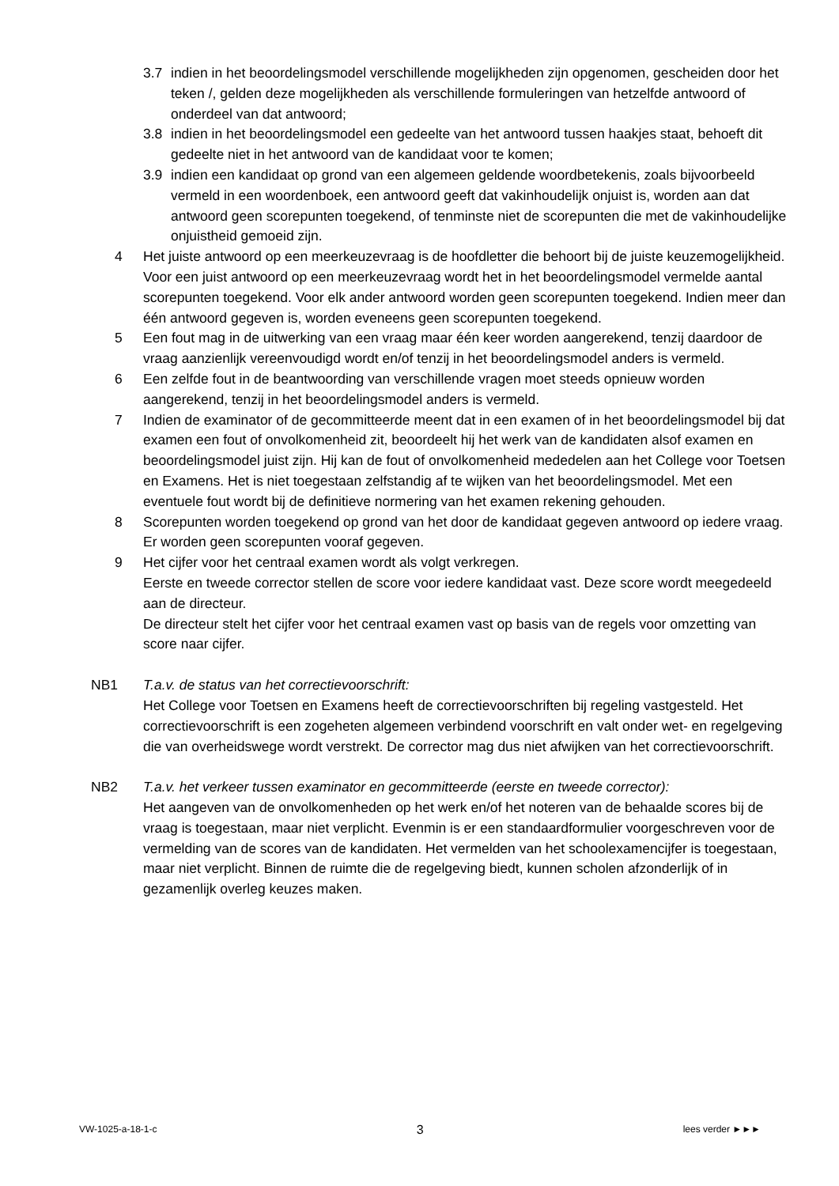3.7 indien in het beoordelingsmodel verschillende mogelijkheden zijn opgenomen, gescheiden door het teken /, gelden deze mogelijkheden als verschillende formuleringen van hetzelfde antwoord of onderdeel van dat antwoord;
3.8 indien in het beoordelingsmodel een gedeelte van het antwoord tussen haakjes staat, behoeft dit gedeelte niet in het antwoord van de kandidaat voor te komen;
3.9 indien een kandidaat op grond van een algemeen geldende woordbetekenis, zoals bijvoorbeeld vermeld in een woordenboek, een antwoord geeft dat vakinhoudelijk onjuist is, worden aan dat antwoord geen scorepunten toegekend, of tenminste niet de scorepunten die met de vakinhoudelijke onjuistheid gemoeid zijn.
4 Het juiste antwoord op een meerkeuzevraag is de hoofdletter die behoort bij de juiste keuzemogelijkheid. Voor een juist antwoord op een meerkeuzevraag wordt het in het beoordelingsmodel vermelde aantal scorepunten toegekend. Voor elk ander antwoord worden geen scorepunten toegekend. Indien meer dan één antwoord gegeven is, worden eveneens geen scorepunten toegekend.
5 Een fout mag in de uitwerking van een vraag maar één keer worden aangerekend, tenzij daardoor de vraag aanzienlijk vereenvoudigd wordt en/of tenzij in het beoordelingsmodel anders is vermeld.
6 Een zelfde fout in de beantwoording van verschillende vragen moet steeds opnieuw worden aangerekend, tenzij in het beoordelingsmodel anders is vermeld.
7 Indien de examinator of de gecommitteerde meent dat in een examen of in het beoordelingsmodel bij dat examen een fout of onvolkomenheid zit, beoordeelt hij het werk van de kandidaten alsof examen en beoordelingsmodel juist zijn. Hij kan de fout of onvolkomenheid mededelen aan het College voor Toetsen en Examens. Het is niet toegestaan zelfstandig af te wijken van het beoordelingsmodel. Met een eventuele fout wordt bij de definitieve normering van het examen rekening gehouden.
8 Scorepunten worden toegekend op grond van het door de kandidaat gegeven antwoord op iedere vraag. Er worden geen scorepunten vooraf gegeven.
9 Het cijfer voor het centraal examen wordt als volgt verkregen.
Eerste en tweede corrector stellen de score voor iedere kandidaat vast. Deze score wordt meegedeeld aan de directeur.
De directeur stelt het cijfer voor het centraal examen vast op basis van de regels voor omzetting van score naar cijfer.
NB1 T.a.v. de status van het correctievoorschrift:
Het College voor Toetsen en Examens heeft de correctievoorschriften bij regeling vastgesteld. Het correctievoorschrift is een zogeheten algemeen verbindend voorschrift en valt onder wet- en regelgeving die van overheidswege wordt verstrekt. De corrector mag dus niet afwijken van het correctievoorschrift.
NB2 T.a.v. het verkeer tussen examinator en gecommitteerde (eerste en tweede corrector):
Het aangeven van de onvolkomenheden op het werk en/of het noteren van de behaalde scores bij de vraag is toegestaan, maar niet verplicht. Evenmin is er een standaardformulier voorgeschreven voor de vermelding van de scores van de kandidaten. Het vermelden van het schoolexamencijfer is toegestaan, maar niet verplicht. Binnen de ruimte die de regelgeving biedt, kunnen scholen afzonderlijk of in gezamenlijk overleg keuzes maken.
VW-1025-a-18-1-c 3 lees verder ►►►